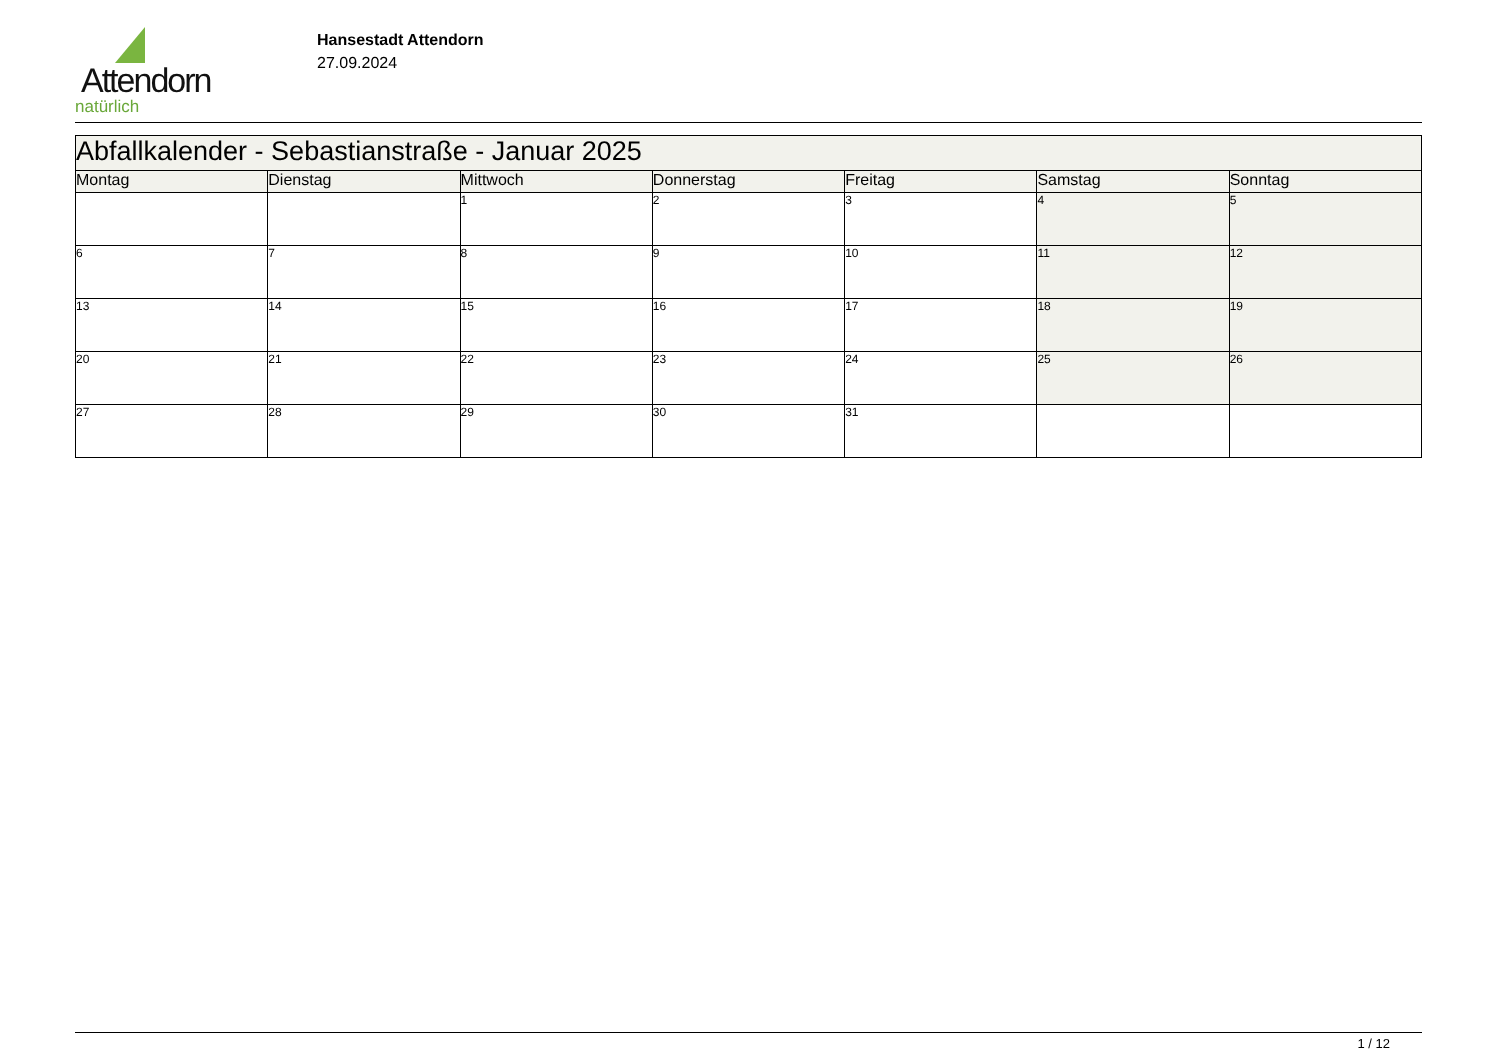Attendorn
natürlich
Hansestadt Attendorn
27.09.2024
| Abfallkalender - Sebastianstraße - Januar 2025 | | | | | | |
| --- | --- | --- | --- | --- | --- | --- |
| Montag | Dienstag | Mittwoch | Donnerstag | Freitag | Samstag | Sonntag |
| | | 1 | 2 | 3 | 4 | 5 |
| 6 | 7 | 8 | 9 | 10 | 11 | 12 |
| 13 | 14 | 15 | 16 | 17 | 18 | 19 |
| 20 | 21 | 22 | 23 | 24 | 25 | 26 |
| 27 | 28 | 29 | 30 | 31 | | |
1 / 12